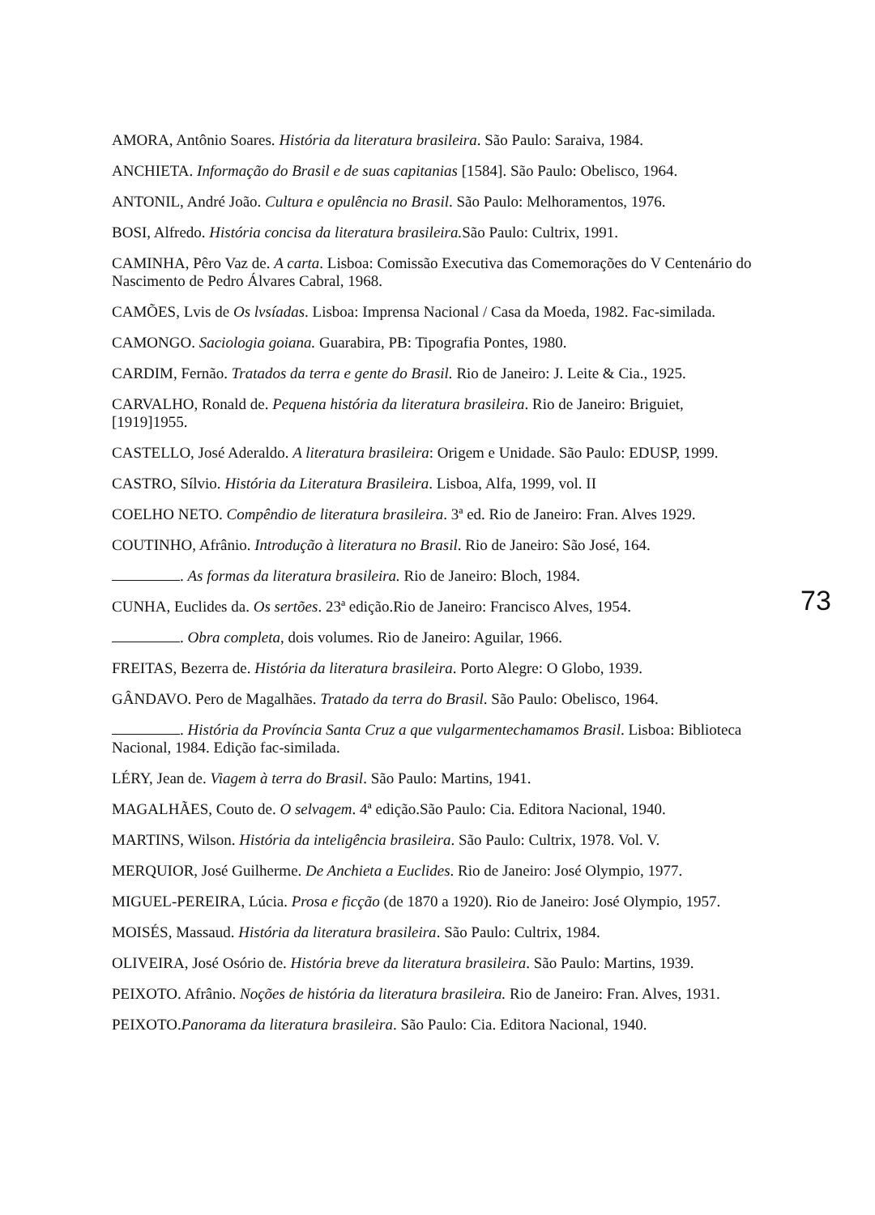AMORA, Antônio Soares. História da literatura brasileira. São Paulo: Saraiva, 1984.
ANCHIETA. Informação do Brasil e de suas capitanias [1584]. São Paulo: Obelisco, 1964.
ANTONIL, André João. Cultura e opulência no Brasil. São Paulo: Melhoramentos, 1976.
BOSI, Alfredo. História concisa da literatura brasileira. São Paulo: Cultrix, 1991.
CAMINHA, Pêro Vaz de. A carta. Lisboa: Comissão Executiva das Comemorações do V Centenário do Nascimento de Pedro Álvares Cabral, 1968.
CAMÕES, Lvis de Os lvsíadas. Lisboa: Imprensa Nacional / Casa da Moeda, 1982. Fac-similada.
CAMONGO. Saciologia goiana. Guarabira, PB: Tipografia Pontes, 1980.
CARDIM, Fernão. Tratados da terra e gente do Brasil. Rio de Janeiro: J. Leite & Cia., 1925.
CARVALHO, Ronald de. Pequena história da literatura brasileira. Rio de Janeiro: Briguiet, [1919]1955.
CASTELLO, José Aderaldo. A literatura brasileira: Origem e Unidade. São Paulo: EDUSP, 1999.
CASTRO, Sílvio. História da Literatura Brasileira. Lisboa, Alfa, 1999, vol. II
COELHO NETO. Compêndio de literatura brasileira. 3ª ed. Rio de Janeiro: Fran. Alves 1929.
COUTINHO, Afrânio. Introdução à literatura no Brasil. Rio de Janeiro: São José, 164.
. As formas da literatura brasileira. Rio de Janeiro: Bloch, 1984.
CUNHA, Euclides da. Os sertões. 23ª edição.Rio de Janeiro: Francisco Alves, 1954.
. Obra completa, dois volumes. Rio de Janeiro: Aguilar, 1966.
FREITAS, Bezerra de. História da literatura brasileira. Porto Alegre: O Globo, 1939.
GÂNDAVO. Pero de Magalhães. Tratado da terra do Brasil. São Paulo: Obelisco, 1964.
. História da Província Santa Cruz a que vulgarmentechamamos Brasil. Lisboa: Biblioteca Nacional, 1984. Edição fac-similada.
LÉRY, Jean de. Viagem à terra do Brasil. São Paulo: Martins, 1941.
MAGALHÃES, Couto de. O selvagem. 4ª edição.São Paulo: Cia. Editora Nacional, 1940.
MARTINS, Wilson. História da inteligência brasileira. São Paulo: Cultrix, 1978. Vol. V.
MERQUIOR, José Guilherme. De Anchieta a Euclides. Rio de Janeiro: José Olympio, 1977.
MIGUEL-PEREIRA, Lúcia. Prosa e ficção (de 1870 a 1920). Rio de Janeiro: José Olympio, 1957.
MOISÉS, Massaud. História da literatura brasileira. São Paulo: Cultrix, 1984.
OLIVEIRA, José Osório de. História breve da literatura brasileira. São Paulo: Martins, 1939.
PEIXOTO. Afrânio. Noções de história da literatura brasileira. Rio de Janeiro: Fran. Alves, 1931.
PEIXOTO.Panorama da literatura brasileira. São Paulo: Cia. Editora Nacional, 1940.
73